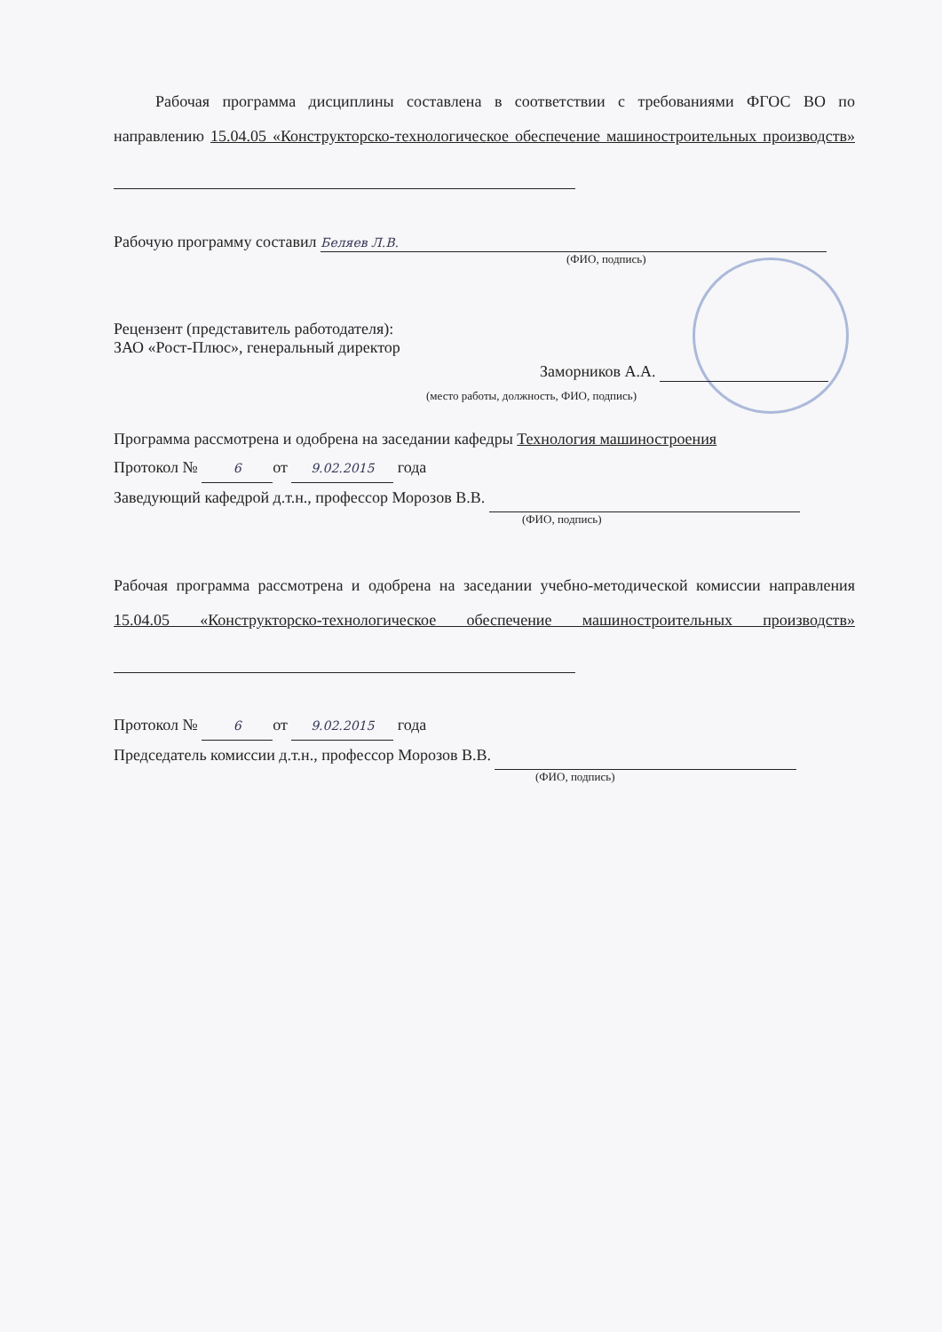Рабочая программа дисциплины составлена в соответствии с требованиями ФГОС ВО по направлению 15.04.05 «Конструкторско-технологическое обеспечение машиностроительных производств»
Рабочую программу составил Беляев Л.В.
(ФИО, подпись)
Рецензент (представитель работодателя):
ЗАО «Рост-Плюс», генеральный директор
Заморников А.А.
(место работы, должность, ФИО, подпись)
Программа рассмотрена и одобрена на заседании кафедры Технология машиностроения
Протокол № 6 от 9.02.2015 года
Заведующий кафедрой д.т.н., профессор Морозов В.В.
(ФИО, подпись)
Рабочая программа рассмотрена и одобрена на заседании учебно-методической комиссии направления 15.04.05 «Конструкторско-технологическое обеспечение машиностроительных производств»
Протокол № 6 от 9.02.2015 года
Председатель комиссии д.т.н., профессор Морозов В.В.
(ФИО, подпись)